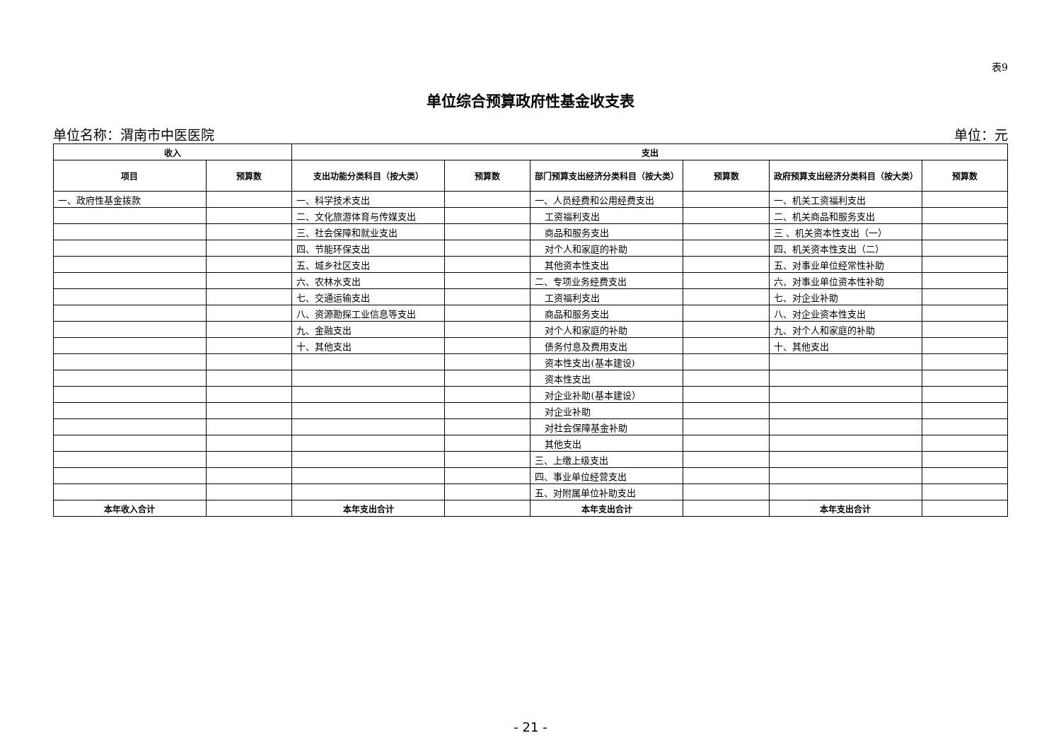表9
单位综合预算政府性基金收支表
单位名称：渭南市中医医院 单位：元
| 收入 | | 支出 | | | | | |
| --- | --- | --- | --- | --- | --- | --- | --- |
| 项目 | 预算数 | 支出功能分类科目（按大类） | 预算数 | 部门预算支出经济分类科目（按大类） | 预算数 | 政府预算支出经济分类科目（按大类） | 预算数 |
| 一、政府性基金拨款 | | 一、科学技术支出 | | 一、人员经费和公用经费支出 | | 一、机关工资福利支出 | |
| | | 二、文化旅游体育与传媒支出 | | 工资福利支出 | | 二、机关商品和服务支出 | |
| | | 三、社会保障和就业支出 | | 商品和服务支出 | | 三 、机关资本性支出（一） | |
| | | 四、节能环保支出 | | 对个人和家庭的补助 | | 四、机关资本性支出（二） | |
| | | 五、城乡社区支出 | | 其他资本性支出 | | 五、对事业单位经常性补助 | |
| | | 六、农林水支出 | | 二、专项业务经费支出 | | 六、对事业单位资本性补助 | |
| | | 七、交通运输支出 | | 工资福利支出 | | 七、对企业补助 | |
| | | 八、资源勘探工业信息等支出 | | 商品和服务支出 | | 八、对企业资本性支出 | |
| | | 九、金融支出 | | 对个人和家庭的补助 | | 九、对个人和家庭的补助 | |
| | | 十、其他支出 | | 债务付息及费用支出 | | 十、其他支出 | |
| | | | | 资本性支出(基本建设) | | | |
| | | | | 资本性支出 | | | |
| | | | | 对企业补助(基本建设） | | | |
| | | | | 对企业补助 | | | |
| | | | | 对社会保障基金补助 | | | |
| | | | | 其他支出 | | | |
| | | | | 三、上缴上级支出 | | | |
| | | | | 四、事业单位经营支出 | | | |
| | | | | 五、对附属单位补助支出 | | | |
| 本年收入合计 | | 本年支出合计 | | 本年支出合计 | | 本年支出合计 | |
- 21 -